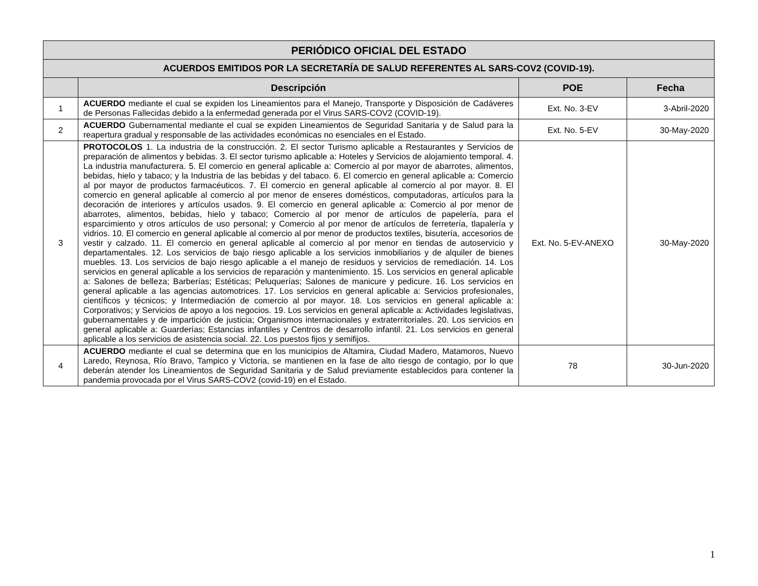| PERIÓDICO OFICIAL DEL ESTADO | | | |
| ACUERDOS EMITIDOS POR LA SECRETARÍA DE SALUD REFERENTES AL SARS-COV2 (COVID-19). | | | |
| | Descripción | POE | Fecha |
| 1 | ACUERDO mediante el cual se expiden los Lineamientos para el Manejo, Transporte y Disposición de Cadáveres de Personas Fallecidas debido a la enfermedad generada por el Virus SARS-COV2 (COVID-19). | Ext. No. 3-EV | 3-Abril-2020 |
| 2 | ACUERDO Gubernamental mediante el cual se expiden Lineamientos de Seguridad Sanitaria y de Salud para la reapertura gradual y responsable de las actividades económicas no esenciales en el Estado. | Ext. No. 5-EV | 30-May-2020 |
| 3 | PROTOCOLOS 1. La industria de la construcción. 2. El sector Turismo aplicable a Restaurantes y Servicios de preparación de alimentos y bebidas. 3. El sector turismo aplicable a: Hoteles y Servicios de alojamiento temporal. 4. La industria manufacturera. 5. El comercio en general aplicable a: Comercio al por mayor de abarrotes, alimentos, bebidas, hielo y tabaco; y la Industria de las bebidas y del tabaco. 6. El comercio en general aplicable a: Comercio al por mayor de productos farmacéuticos. 7. El comercio en general aplicable al comercio al por mayor. 8. El comercio en general aplicable al comercio al por menor de enseres domésticos, computadoras, artículos para la decoración de interiores y artículos usados. 9. El comercio en general aplicable a: Comercio al por menor de abarrotes, alimentos, bebidas, hielo y tabaco; Comercio al por menor de artículos de papelería, para el esparcimiento y otros artículos de uso personal; y Comercio al por menor de artículos de ferretería, tlapalería y vidrios. 10. El comercio en general aplicable al comercio al por menor de productos textiles, bisutería, accesorios de vestir y calzado. 11. El comercio en general aplicable al comercio al por menor en tiendas de autoservicio y departamentales. 12. Los servicios de bajo riesgo aplicable a los servicios inmobiliarios y de alquiler de bienes muebles. 13. Los servicios de bajo riesgo aplicable a el manejo de residuos y servicios de remediación. 14. Los servicios en general aplicable a los servicios de reparación y mantenimiento. 15. Los servicios en general aplicable a: Salones de belleza; Barberías; Estéticas; Peluquerías; Salones de manicure y pedicure. 16. Los servicios en general aplicable a las agencias automotrices. 17. Los servicios en general aplicable a: Servicios profesionales, científicos y técnicos; y Intermediación de comercio al por mayor. 18. Los servicios en general aplicable a: Corporativos; y Servicios de apoyo a los negocios. 19. Los servicios en general aplicable a: Actividades legislativas, gubernamentales y de impartición de justicia; Organismos internacionales y extraterritoriales. 20. Los servicios en general aplicable a: Guarderías; Estancias infantiles y Centros de desarrollo infantil. 21. Los servicios en general aplicable a los servicios de asistencia social. 22. Los puestos fijos y semifijos. | Ext. No. 5-EV-ANEXO | 30-May-2020 |
| 4 | ACUERDO mediante el cual se determina que en los municipios de Altamira, Ciudad Madero, Matamoros, Nuevo Laredo, Reynosa, Río Bravo, Tampico y Victoria, se mantienen en la fase de alto riesgo de contagio, por lo que deberán atender los Lineamientos de Seguridad Sanitaria y de Salud previamente establecidos para contener la pandemia provocada por el Virus SARS-COV2 (covid-19) en el Estado. | 78 | 30-Jun-2020 |
1